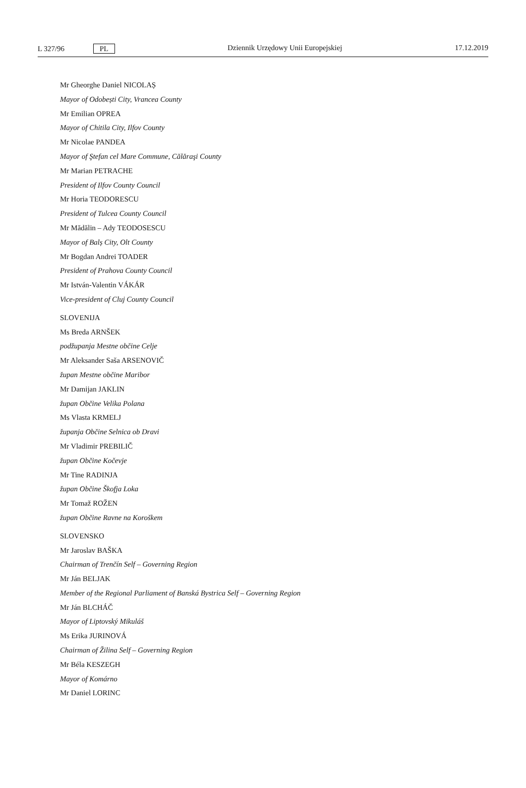L 327/96 PL
Dziennik Urzędowy Unii Europejskiej 17.12.2019
Mr Gheorghe Daniel NICOLAȘ
Mayor of Odobești City, Vrancea County
Mr Emilian OPREA
Mayor of Chitila City, Ilfov County
Mr Nicolae PANDEA
Mayor of Ştefan cel Mare Commune, Călăraşi County
Mr Marian PETRACHE
President of Ilfov County Council
Mr Horia TEODORESCU
President of Tulcea County Council
Mr Mădălin – Ady TEODOSESCU
Mayor of Balș City, Olt County
Mr Bogdan Andrei TOADER
President of Prahova County Council
Mr István-Valentin VÁKÁR
Vice-president of Cluj County Council
SLOVENIJA
Ms Breda ARNŠEK
podžupanja Mestne občine Celje
Mr Aleksander Saša ARSENOVIČ
župan Mestne občine Maribor
Mr Damijan JAKLIN
župan Občine Velika Polana
Ms Vlasta KRMELJ
županja Občine Selnica ob Dravi
Mr Vladimir PREBILIČ
župan Občine Kočevje
Mr Tine RADINJA
župan Občine Škofja Loka
Mr Tomaž ROŽEN
župan Občine Ravne na Koroškem
SLOVENSKO
Mr Jaroslav BAŠKA
Chairman of Trenčín Self – Governing Region
Mr Ján BELJAK
Member of the Regional Parliament of Banská Bystrica Self – Governing Region
Mr Ján BLCHÁČ
Mayor of Liptovský Mikuláš
Ms Erika JURINOVÁ
Chairman of Žilina Self – Governing Region
Mr Béla KESZEGH
Mayor of Komárno
Mr Daniel LORINC